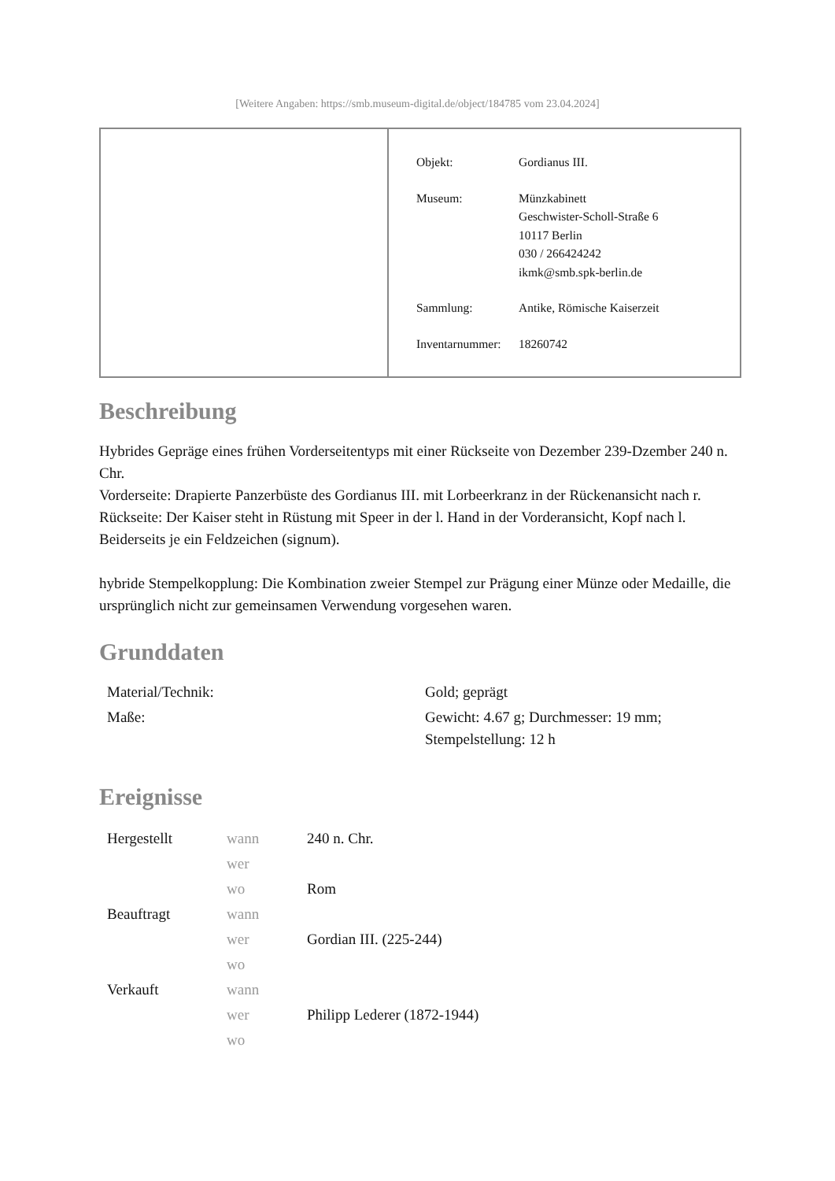[Weitere Angaben: https://smb.museum-digital.de/object/184785 vom 23.04.2024]
| Objekt: | Gordianus III. |
| Museum: | Münzkabinett Geschwister-Scholl-Straße 6 10117 Berlin 030 / 266424242 ikmk@smb.spk-berlin.de |
| Sammlung: | Antike, Römische Kaiserzeit |
| Inventarnummer: | 18260742 |
Beschreibung
Hybrides Gepräge eines frühen Vorderseitentyps mit einer Rückseite von Dezember 239-Dzember 240 n. Chr.
Vorderseite: Drapierte Panzerbüste des Gordianus III. mit Lorbeerkranz in der Rückenansicht nach r.
Rückseite: Der Kaiser steht in Rüstung mit Speer in der l. Hand in der Vorderansicht, Kopf nach l. Beiderseits je ein Feldzeichen (signum).
hybride Stempelkopplung: Die Kombination zweier Stempel zur Prägung einer Münze oder Medaille, die ursprünglich nicht zur gemeinsamen Verwendung vorgesehen waren.
Grunddaten
| Material/Technik: | Gold; geprägt |
| Maße: | Gewicht: 4.67 g; Durchmesser: 19 mm; Stempelstellung: 12 h |
Ereignisse
| Hergestellt | wann | 240 n. Chr. |
| | wer | |
| | wo | Rom |
| Beauftragt | wann | |
| | wer | Gordian III. (225-244) |
| | wo | |
| Verkauft | wann | |
| | wer | Philipp Lederer (1872-1944) |
| | wo | |